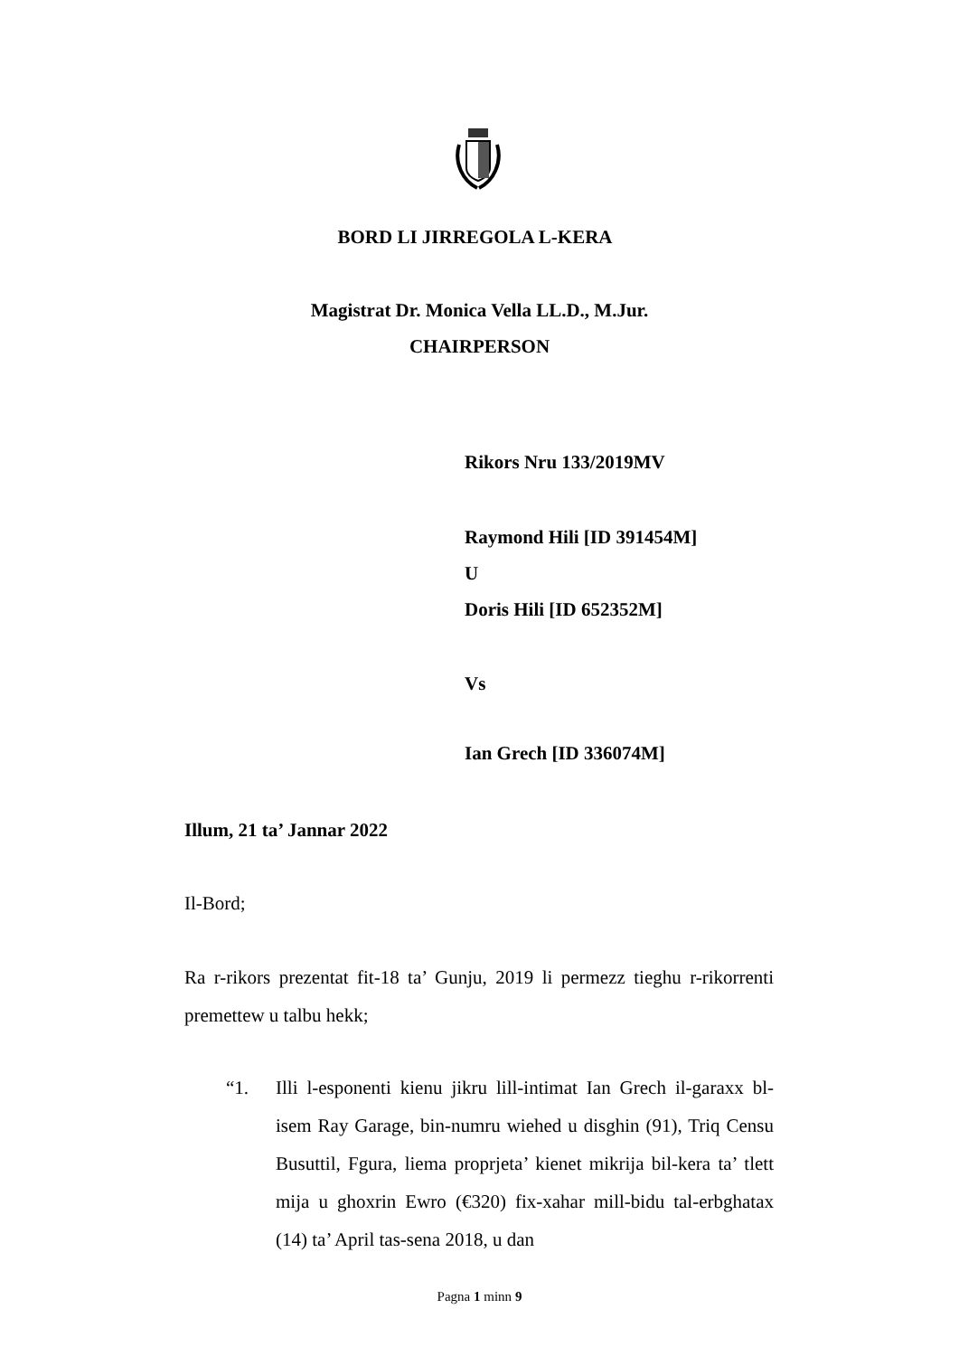BORD LI JIRREGOLA L-KERA
Magistrat Dr. Monica Vella LL.D., M.Jur.
CHAIRPERSON
Rikors Nru 133/2019MV
Raymond Hili [ID 391454M]
U
Doris Hili [ID 652352M]
Vs
Ian Grech [ID 336074M]
Illum, 21 ta’ Jannar 2022
Il-Bord;
Ra r-rikors prezentat fit-18 ta’ Gunju, 2019 li permezz tieghu r-rikorrenti premettew u talbu hekk;
“1. Illi l-esponenti kienu jikru lill-intimat Ian Grech il-garaxx bl-isem Ray Garage, bin-numru wiehed u disghin (91), Triq Censu Busuttil, Fgura, liema proprjeta’ kienet mikrija bil-kera ta’ tlett mija u ghoxrin Ewro (€320) fix-xahar mill-bidu tal-erbghatax (14) ta’ April tas-sena 2018, u dan
Pagna 1 minn 9